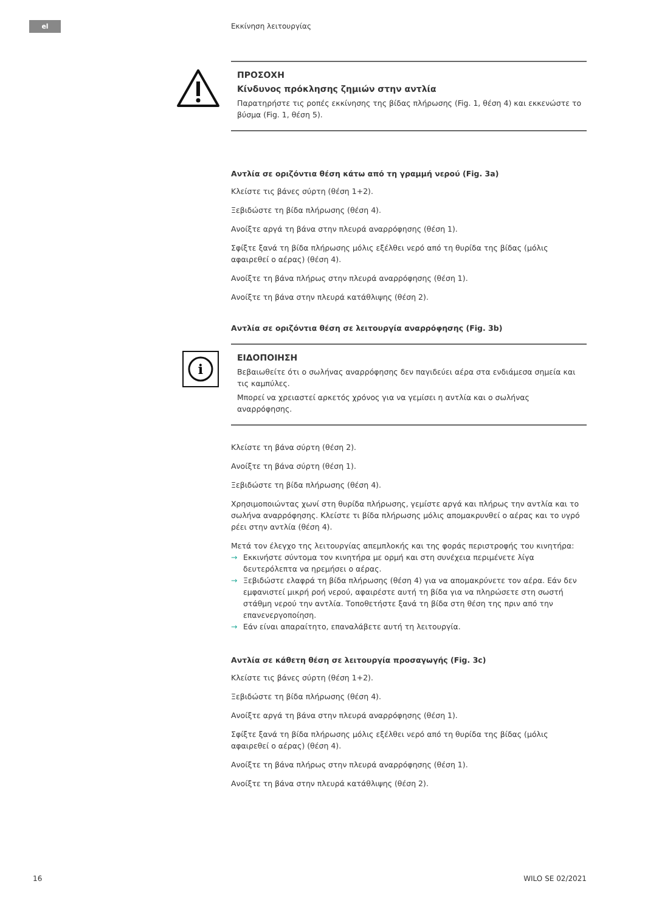el Εκκίνηση λειτουργίας
ΠΡΟΣΟΧΗ
Κίνδυνος πρόκλησης ζημιών στην αντλία
Παρατηρήστε τις ροπές εκκίνησης της βίδας πλήρωσης (Fig. 1, θέση 4) και εκκενώστε το βύσμα (Fig. 1, θέση 5).
Αντλία σε οριζόντια θέση κάτω από τη γραμμή νερού (Fig. 3a)
Κλείστε τις βάνες σύρτη (θέση 1+2).
Ξεβιδώστε τη βίδα πλήρωσης (θέση 4).
Ανοίξτε αργά τη βάνα στην πλευρά αναρρόφησης (θέση 1).
Σφίξτε ξανά τη βίδα πλήρωσης μόλις εξέλθει νερό από τη θυρίδα της βίδας (μόλις αφαιρεθεί ο αέρας) (θέση 4).
Ανοίξτε τη βάνα πλήρως στην πλευρά αναρρόφησης (θέση 1).
Ανοίξτε τη βάνα στην πλευρά κατάθλιψης (θέση 2).
Αντλία σε οριζόντια θέση σε λειτουργία αναρρόφησης (Fig. 3b)
i
ΕΙΔΟΠΟΙΗΣΗ
Βεβαιωθείτε ότι ο σωλήνας αναρρόφησης δεν παγιδεύει αέρα στα ενδιάμεσα σημεία και τις καμπύλες.
Μπορεί να χρειαστεί αρκετός χρόνος για να γεμίσει η αντλία και ο σωλήνας αναρρόφησης.
Κλείστε τη βάνα σύρτη (θέση 2).
Ανοίξτε τη βάνα σύρτη (θέση 1).
Ξεβιδώστε τη βίδα πλήρωσης (θέση 4).
Χρησιμοποιώντας χωνί στη θυρίδα πλήρωσης, γεμίστε αργά και πλήρως την αντλία και το σωλήνα αναρρόφησης. Κλείστε τι βίδα πλήρωσης μόλις απομακρυνθεί ο αέρας και το υγρό ρέει στην αντλία (θέση 4).
Μετά τον έλεγχο της λειτουργίας απεμπλοκής και της φοράς περιστροφής του κινητήρα:
→ Εκκινήστε σύντομα τον κινητήρα με ορμή και στη συνέχεια περιμένετε λίγα δευτερόλεπτα να ηρεμήσει ο αέρας.
→ Ξεβιδώστε ελαφρά τη βίδα πλήρωσης (θέση 4) για να απομακρύνετε τον αέρα. Εάν δεν εμφανιστεί μικρή ροή νερού, αφαιρέστε αυτή τη βίδα για να πληρώσετε στη σωστή στάθμη νερού την αντλία. Τοποθετήστε ξανά τη βίδα στη θέση της πριν από την επανενεργοποίηση.
→ Εάν είναι απαραίτητο, επαναλάβετε αυτή τη λειτουργία.
Αντλία σε κάθετη θέση σε λειτουργία προσαγωγής (Fig. 3c)
Κλείστε τις βάνες σύρτη (θέση 1+2).
Ξεβιδώστε τη βίδα πλήρωσης (θέση 4).
Ανοίξτε αργά τη βάνα στην πλευρά αναρρόφησης (θέση 1).
Σφίξτε ξανά τη βίδα πλήρωσης μόλις εξέλθει νερό από τη θυρίδα της βίδας (μόλις αφαιρεθεί ο αέρας) (θέση 4).
Ανοίξτε τη βάνα πλήρως στην πλευρά αναρρόφησης (θέση 1).
Ανοίξτε τη βάνα στην πλευρά κατάθλιψης (θέση 2).
16 WILO SE 02/2021